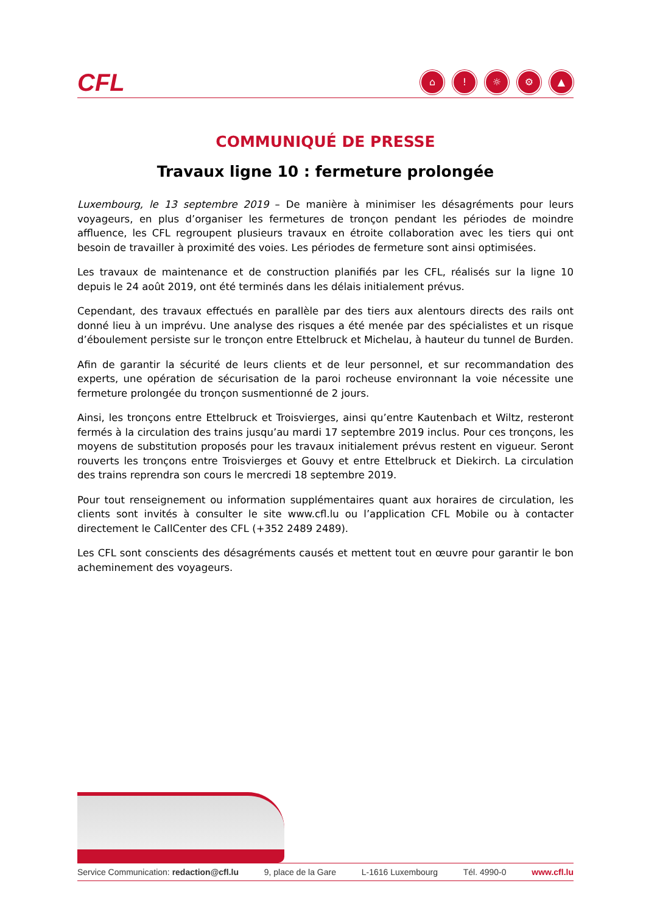CFL
⌂! ☼ ⚙ ▲
COMMUNIQUÉ DE PRESSE
Travaux ligne 10 : fermeture prolongée
Luxembourg, le 13 septembre 2019 – De manière à minimiser les désagréments pour leurs voyageurs, en plus d’organiser les fermetures de tronçon pendant les périodes de moindre affluence, les CFL re­groupent plusieurs travaux en étroite collaboration avec les tiers qui ont besoin de travailler à proximité des voies. Les périodes de fermeture sont ainsi optimisées.
Les travaux de maintenance et de construction planifiés par les CFL, réalisés sur la ligne 10 depuis le 24 août 2019, ont été terminés dans les délais initialement prévus.
Cependant, des travaux effectués en parallèle par des tiers aux alentours directs des rails ont donné lieu à un imprévu. Une analyse des risques a été menée par des spécialistes et un risque d’éboulement persiste sur le tronçon entre Ettelbruck et Michelau, à hauteur du tunnel de Burden.
Afin de garantir la sécurité de leurs clients et de leur personnel, et sur recommandation des experts, une opération de sécurisation de la paroi rocheuse environnant la voie nécessite une fermeture pro­longée du tronçon susmentionné de 2 jours.
Ainsi, les tronçons entre Ettelbruck et Troisvierges, ainsi qu’entre Kautenbach et Wiltz, resteront fermés à la circulation des trains jusqu’au mardi 17 septembre 2019 inclus. Pour ces tronçons, les moyens de substitution proposés pour les travaux initialement prévus restent en vigueur. Seront rouverts les tron­çons entre Troisvierges et Gouvy et entre Ettelbruck et Diekirch. La circulation des trains reprendra son cours le mercredi 18 septembre 2019.
Pour tout renseignement ou information supplémentaires quant aux horaires de circulation, les clients sont invités à consulter le site www.cfl.lu ou l’application CFL Mobile ou à contacter directement le CallCenter des CFL (+352 2489 2489).
Les CFL sont conscients des désagréments causés et mettent tout en œuvre pour garantir le bon ache­minement des voyageurs.
Service Communication: redaction@cfl.lu 9, place de la Gare L-1616 Luxembourg Tél. 4990-0 www.cfl.lu